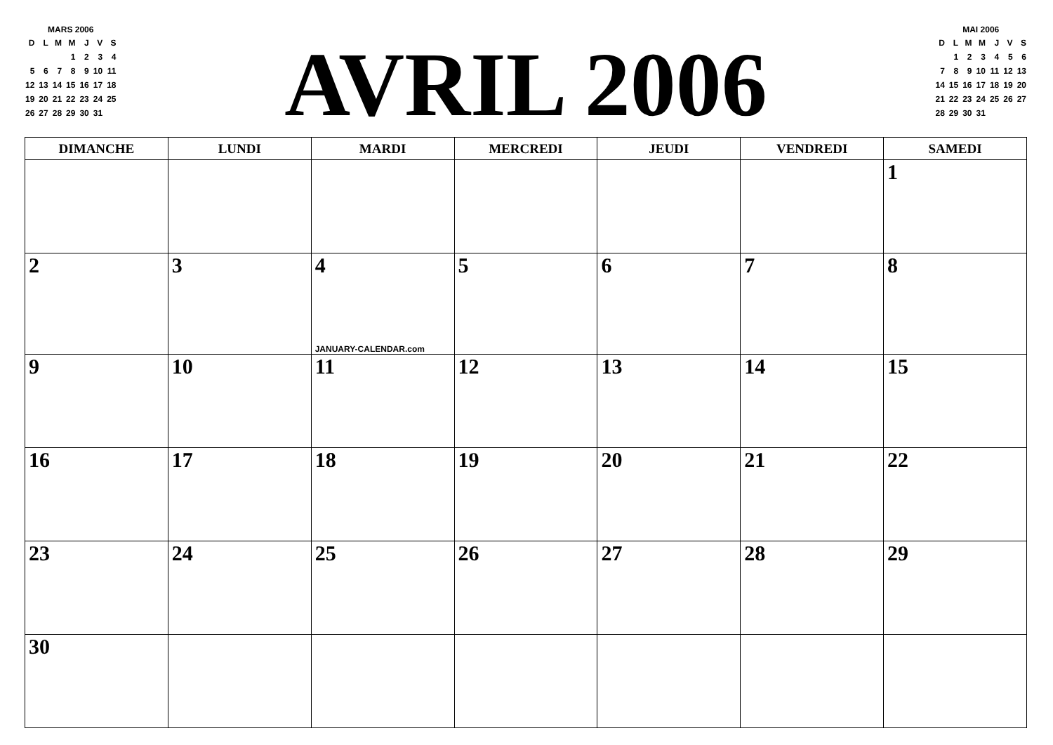MARS 2006
| D | L | M | M | J | V | S |
| | | | 1 | 2 | 3 | 4 |
| 5 | 6 | 7 | 8 | 9 | 10 | 11 |
| 12 | 13 | 14 | 15 | 16 | 17 | 18 |
| 19 | 20 | 21 | 22 | 23 | 24 | 25 |
| 26 | 27 | 28 | 29 | 30 | 31 | |
AVRIL 2006
MAI 2006
| D | L | M | M | J | V | S |
| | 1 | 2 | 3 | 4 | 5 | 6 |
| 7 | 8 | 9 | 10 | 11 | 12 | 13 |
| 14 | 15 | 16 | 17 | 18 | 19 | 20 |
| 21 | 22 | 23 | 24 | 25 | 26 | 27 |
| 28 | 29 | 30 | 31 | | | |
| DIMANCHE | LUNDI | MARDI | MERCREDI | JEUDI | VENDREDI | SAMEDI |
| --- | --- | --- | --- | --- | --- | --- |
| | | | | | | 1 |
| 2 | 3 | 4 JANUARY-CALENDAR.com | 5 | 6 | 7 | 8 |
| 9 | 10 | 11 | 12 | 13 | 14 | 15 |
| 16 | 17 | 18 | 19 | 20 | 21 | 22 |
| 23 | 24 | 25 | 26 | 27 | 28 | 29 |
| 30 | | | | | | |